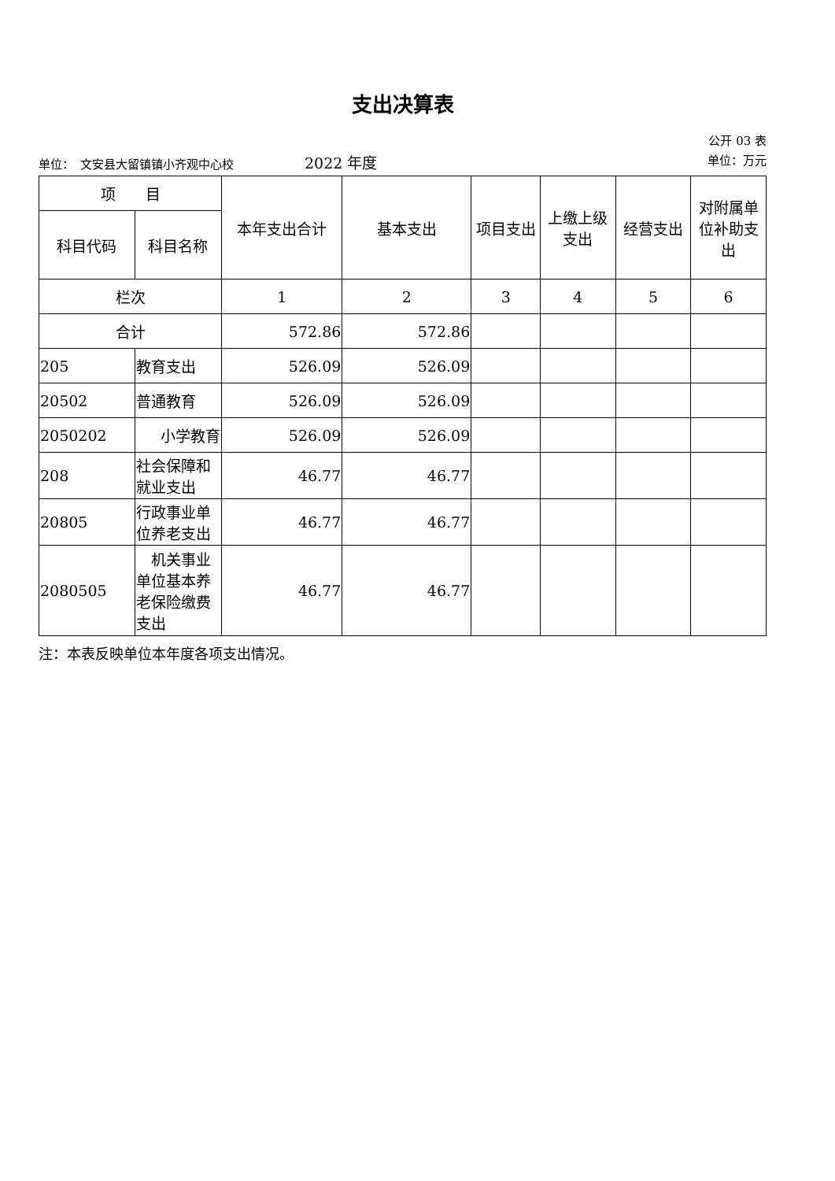支出决算表
公开 03 表
单位：　文安县大留镇镇小齐观中心校　　　　　　2022 年度 单位：万元
| 项 目 | | 本年支出合计 | 基本支出 | 项目支出 | 上缴上级支出 | 经营支出 | 对附属单位补助支出 |
| --- | --- | --- | --- | --- | --- | --- | --- |
| 科目代码 | 科目名称 | | | | | | |
| 栏次 | | 1 | 2 | 3 | 4 | 5 | 6 |
| 合计 | | 572.86 | 572.86 | | | | |
| 205 | 教育支出 | 526.09 | 526.09 | | | | |
| 20502 | 普通教育 | 526.09 | 526.09 | | | | |
| 2050202 | 小学教育 | 526.09 | 526.09 | | | | |
| 208 | 社会保障和就业支出 | 46.77 | 46.77 | | | | |
| 20805 | 行政事业单位养老支出 | 46.77 | 46.77 | | | | |
| 2080505 | 机关事业单位基本养老保险缴费支出 | 46.77 | 46.77 | | | | |
注：本表反映单位本年度各项支出情况。